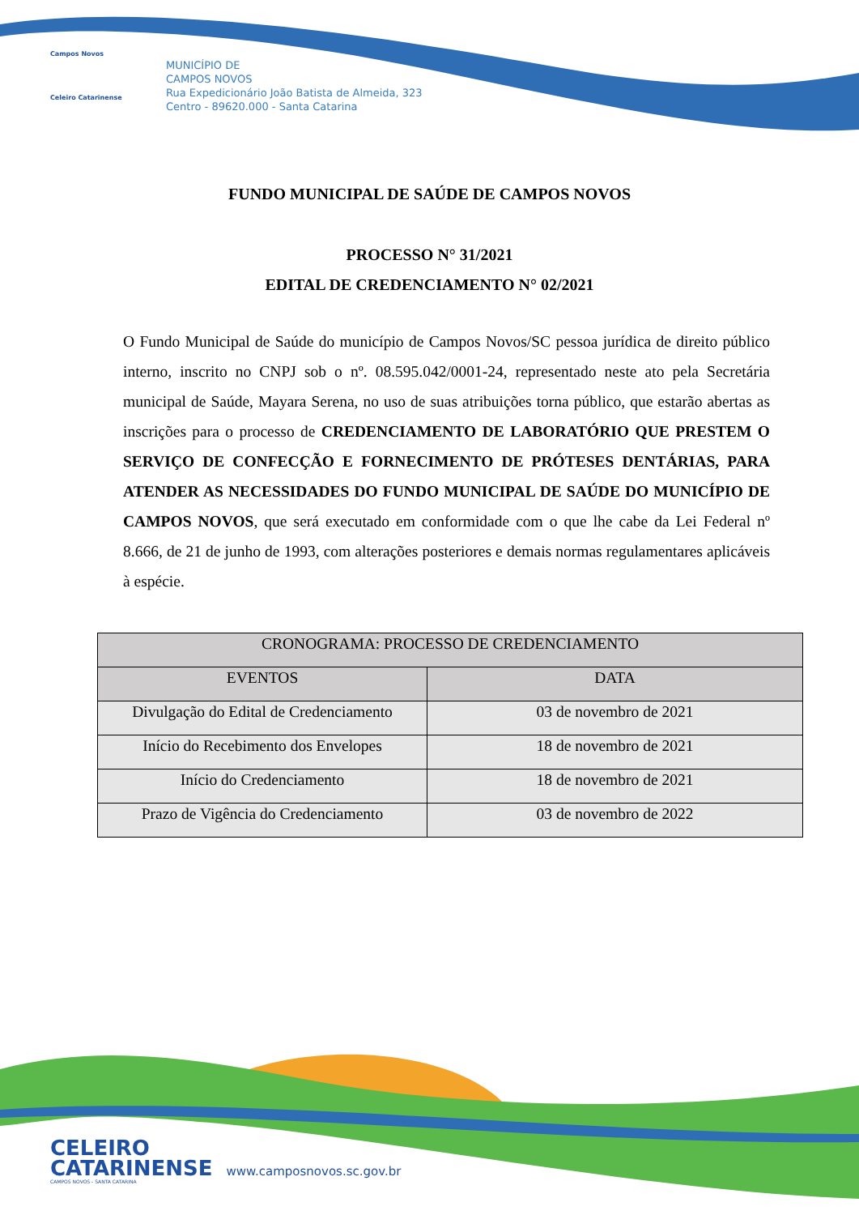Campos Novos
Celeiro Catarinense
MUNICÍPIO DE
CAMPOS NOVOS
Rua Expedicionário João Batista de Almeida, 323
Centro - 89620.000 - Santa Catarina
FUNDO MUNICIPAL DE SAÚDE DE CAMPOS NOVOS
PROCESSO N° 31/2021
EDITAL DE CREDENCIAMENTO N° 02/2021
O Fundo Municipal de Saúde do município de Campos Novos/SC pessoa jurídica de direito público interno, inscrito no CNPJ sob o nº. 08.595.042/0001-24, representado neste ato pela Secretária municipal de Saúde, Mayara Serena, no uso de suas atribuições torna público, que estarão abertas as inscrições para o processo de CREDENCIAMENTO DE LABORATÓRIO QUE PRESTEM O SERVIÇO DE CONFECÇÃO E FORNECIMENTO DE PRÓTESES DENTÁRIAS, PARA ATENDER AS NECESSIDADES DO FUNDO MUNICIPAL DE SAÚDE DO MUNICÍPIO DE CAMPOS NOVOS, que será executado em conformidade com o que lhe cabe da Lei Federal nº 8.666, de 21 de junho de 1993, com alterações posteriores e demais normas regulamentares aplicáveis à espécie.
| CRONOGRAMA: PROCESSO DE CREDENCIAMENTO | |
| --- | --- |
| EVENTOS | DATA |
| Divulgação do Edital de Credenciamento | 03 de novembro de 2021 |
| Início do Recebimento dos Envelopes | 18 de novembro de 2021 |
| Início do Credenciamento | 18 de novembro de 2021 |
| Prazo de Vigência do Credenciamento | 03 de novembro de 2022 |
CELEIRO
CATARINENSE www.camposnovos.sc.gov.br
CAMPOS NOVOS - SANTA CATARINA